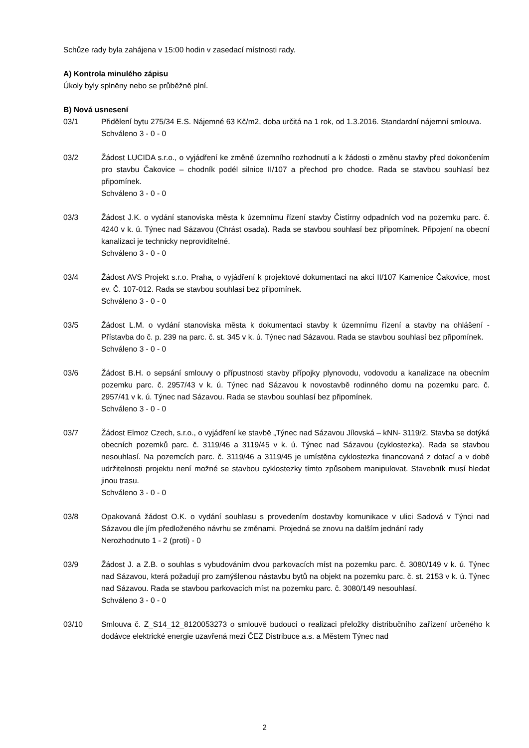Schůze rady byla zahájena v 15:00 hodin v zasedací místnosti rady.
A) Kontrola minulého zápisu
Úkoly byly splněny nebo se průběžně plní.
B) Nová usnesení
03/1 Přidělení bytu 275/34 E.S. Nájemné 63 Kč/m2, doba určitá na 1 rok, od 1.3.2016. Standardní nájemní smlouva.
Schváleno 3 - 0 - 0
03/2 Žádost LUCIDA s.r.o., o vyjádření ke změně územního rozhodnutí a k žádosti o změnu stavby před dokončením pro stavbu Čakovice – chodník podél silnice II/107 a přechod pro chodce. Rada se stavbou souhlasí bez připomínek.
Schváleno 3 - 0 - 0
03/3 Žádost J.K. o vydání stanoviska města k územnímu řízení stavby Čistírny odpadních vod na pozemku parc. č. 4240 v k. ú. Týnec nad Sázavou (Chrást osada). Rada se stavbou souhlasí bez připomínek. Připojení na obecní kanalizaci je technicky neproviditelné.
Schváleno 3 - 0 - 0
03/4 Žádost AVS Projekt s.r.o. Praha, o vyjádření k projektové dokumentaci na akci II/107 Kamenice Čakovice, most ev. Č. 107-012. Rada se stavbou souhlasí bez připomínek.
Schváleno 3 - 0 - 0
03/5 Žádost L.M. o vydání stanoviska města k dokumentaci stavby k územnímu řízení a stavby na ohlášení - Přístavba do č. p. 239 na parc. č. st. 345 v k. ú. Týnec nad Sázavou. Rada se stavbou souhlasí bez připomínek.
Schváleno 3 - 0 - 0
03/6 Žádost B.H. o sepsání smlouvy o přípustnosti stavby přípojky plynovodu, vodovodu a kanalizace na obecním pozemku parc. č. 2957/43 v k. ú. Týnec nad Sázavou k novostavbě rodinného domu na pozemku parc. č. 2957/41 v k. ú. Týnec nad Sázavou. Rada se stavbou souhlasí bez připomínek.
Schváleno 3 - 0 - 0
03/7 Žádost Elmoz Czech, s.r.o., o vyjádření ke stavbě „Týnec nad Sázavou Jílovská – kNN- 3119/2. Stavba se dotýká obecních pozemků parc. č. 3119/46 a 3119/45 v k. ú. Týnec nad Sázavou (cyklostezka). Rada se stavbou nesouhlasí. Na pozemcích parc. č. 3119/46 a 3119/45 je umístěna cyklostezka financovaná z dotací a v době udržitelnosti projektu není možné se stavbou cyklostezky tímto způsobem manipulovat. Stavebník musí hledat jinou trasu.
Schváleno 3 - 0 - 0
03/8 Opakovaná žádost O.K. o vydání souhlasu s provedením dostavby komunikace v ulici Sadová v Týnci nad Sázavou dle jím předloženého návrhu se změnami. Projedná se znovu na dalším jednání rady
Nerozhodnuto 1 - 2 (proti) - 0
03/9 Žádost J. a Z.B. o souhlas s vybudováním dvou parkovacích míst na pozemku parc. č. 3080/149 v k. ú. Týnec nad Sázavou, která požadují pro zamýšlenou nástavbu bytů na objekt na pozemku parc. č. st. 2153 v k. ú. Týnec nad Sázavou. Rada se stavbou parkovacích míst na pozemku parc. č. 3080/149 nesouhlasí.
Schváleno 3 - 0 - 0
03/10 Smlouva č. Z_S14_12_8120053273 o smlouvě budoucí o realizaci přeložky distribučního zařízení určeného k dodávce elektrické energie uzavřená mezi ČEZ Distribuce a.s. a Městem Týnec nad
2